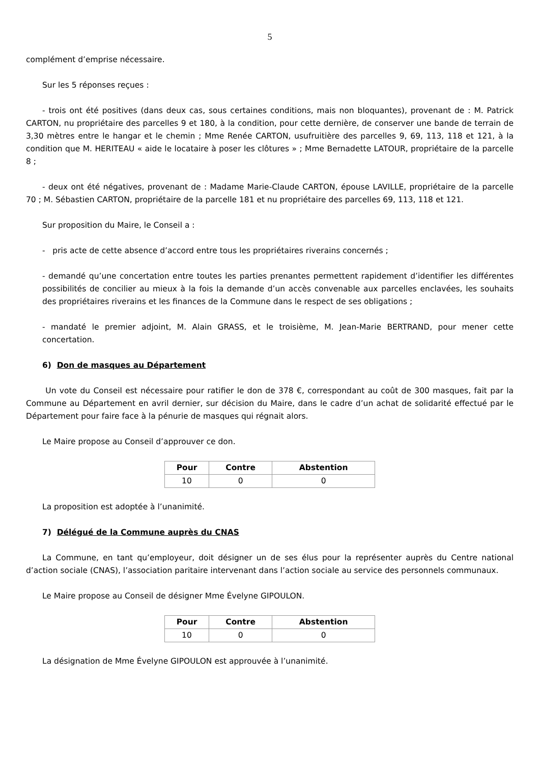5
complément d’emprise nécessaire.
Sur les 5 réponses reçues :
- trois ont été positives (dans deux cas, sous certaines conditions, mais non bloquantes), provenant de : M. Patrick CARTON, nu propriétaire des parcelles 9 et 180, à la condition, pour cette dernière, de conserver une bande de terrain de 3,30 mètres entre le hangar et le chemin ; Mme Renée CARTON, usufruitière des parcelles 9, 69, 113, 118 et 121, à la condition que M. HERITEAU « aide le locataire à poser les clôtures » ; Mme Bernadette LATOUR, propriétaire de la parcelle 8 ;
- deux ont été négatives, provenant de : Madame Marie-Claude CARTON, épouse LAVILLE, propriétaire de la parcelle 70 ; M. Sébastien CARTON, propriétaire de la parcelle 181 et nu propriétaire des parcelles 69, 113, 118 et 121.
Sur proposition du Maire, le Conseil a :
- pris acte de cette absence d’accord entre tous les propriétaires riverains concernés ;
- demandé qu’une concertation entre toutes les parties prenantes permettent rapidement d’identifier les différentes possibilités de concilier au mieux à la fois la demande d’un accès convenable aux parcelles enclavées, les souhaits des propriétaires riverains et les finances de la Commune dans le respect de ses obligations ;
- mandaté le premier adjoint, M. Alain GRASS, et le troisième, M. Jean-Marie BERTRAND, pour mener cette concertation.
6) Don de masques au Département
Un vote du Conseil est nécessaire pour ratifier le don de 378 €, correspondant au coût de 300 masques, fait par la Commune au Département en avril dernier, sur décision du Maire, dans le cadre d’un achat de solidarité effectué par le Département pour faire face à la pénurie de masques qui régnait alors.
Le Maire propose au Conseil d’approuver ce don.
| Pour | Contre | Abstention |
| --- | --- | --- |
| 10 | 0 | 0 |
La proposition est adoptée à l’unanimité.
7) Délégué de la Commune auprès du CNAS
La Commune, en tant qu’employeur, doit désigner un de ses élus pour la représenter auprès du Centre national d’action sociale (CNAS), l’association paritaire intervenant dans l’action sociale au service des personnels communaux.
Le Maire propose au Conseil de désigner Mme Évelyne GIPOULON.
| Pour | Contre | Abstention |
| --- | --- | --- |
| 10 | 0 | 0 |
La désignation de Mme Évelyne GIPOULON est approuvée à l’unanimité.